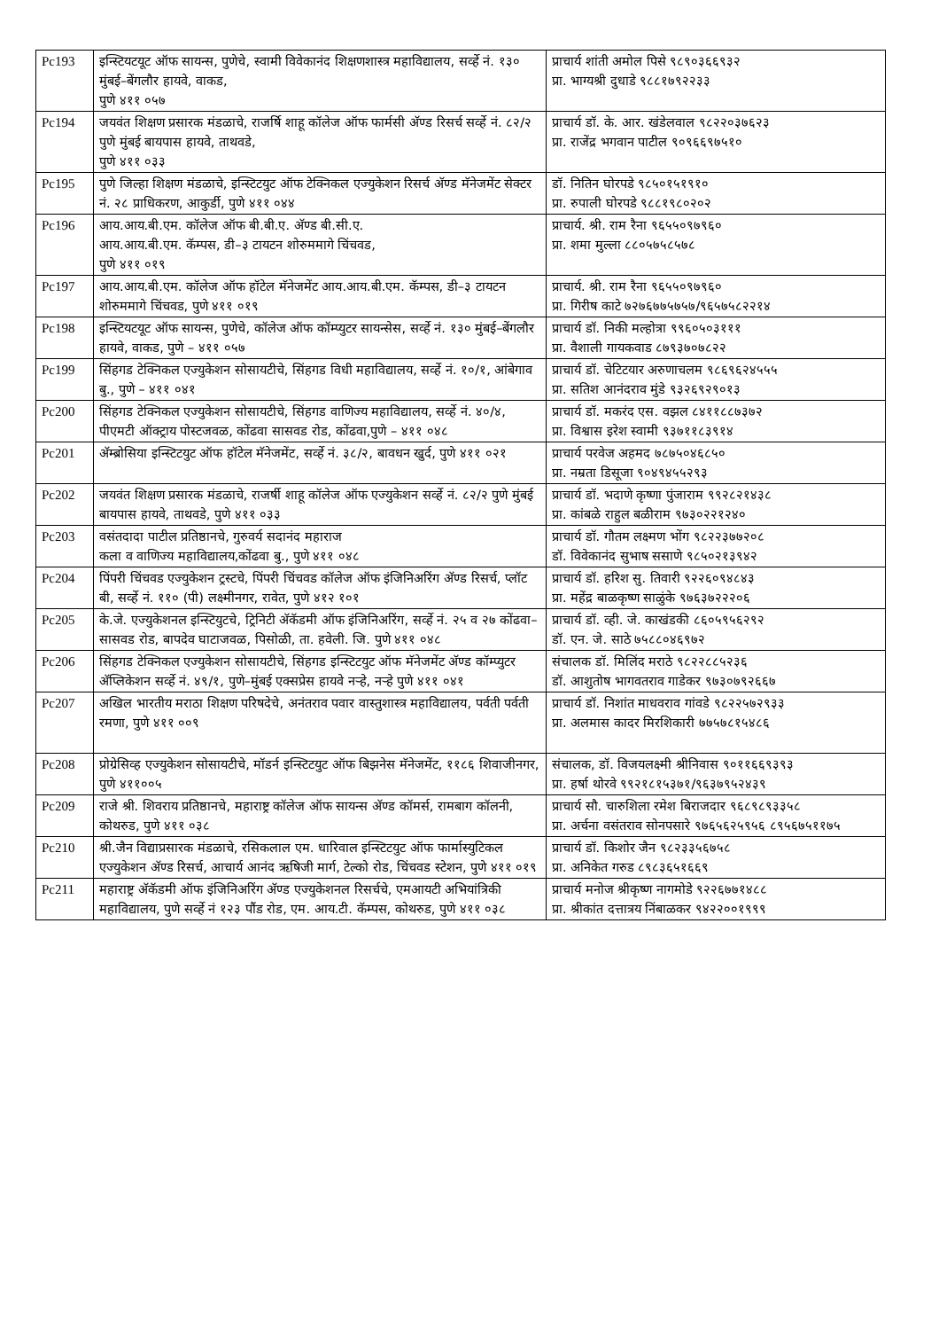| Pc193 | इन्स्टियटयूट ऑफ सायन्स, पुणेचे, स्वामी विवेकानंद शिक्षणशास्त्र महाविद्यालय, सर्व्हे नं. १३० मुंबई–बेंगलौर हायवे, वाकड, पुणे ४११ ०५७ | प्राचार्य शांती अमोल पिसे ९८९०३६६९३२ प्रा. भाग्यश्री दुधाडे ९८८१७९२२३३ |
| Pc194 | जयवंत शिक्षण प्रसारक मंडळाचे, राजर्षि शाहू कॉलेज ऑफ फार्मसी अ‍ॅण्ड रिसर्च सर्व्हे नं. ८२/२ पुणे मुंबई बायपास हायवे, ताथवडे, पुणे ४११ ०३३ | प्राचार्य डॉ. के. आर. खंडेलवाल ९८२२०३७६२३ प्रा. राजेंद्र भगवान पाटील ९०९६६९७५१० |
| Pc195 | पुणे जिल्हा शिक्षण मंडळाचे, इन्स्टिटयुट ऑफ टेक्निकल एज्युकेशन रिसर्च अ‍ॅण्ड मॅनेजमेंट सेक्टर नं. २८ प्राधिकरण, आकुर्डी, पुणे ४११ ०४४ | डॉ. नितिन घोरपडे ९८५०१५१९१० प्रा. रुपाली घोरपडे ९८८१९८०२०२ |
| Pc196 | आय.आय.बी.एम. कॉलेज ऑफ बी.बी.ए. अ‍ॅण्ड बी.सी.ए. आय.आय.बी.एम. कॅम्पस, डी–३ टायटन शोरुममागे चिंचवड, पुणे ४११ ०१९ | प्राचार्य. श्री. राम रैना ९६५५०९७९६० प्रा. शमा मुल्ला ८८०५७५८५७८ |
| Pc197 | आय.आय.बी.एम. कॉलेज ऑफ हॉटेल मॅनेजमेंट आय.आय.बी.एम. कॅम्पस, डी–३ टायटन शोरुममागे चिंचवड, पुणे ४११ ०१९ | प्राचार्य. श्री. राम रैना ९६५५०९७९६० प्रा. गिरीष काटे ७२७६७७५७५७/९६५७५८२२१४ |
| Pc198 | इन्स्टियटयूट ऑफ सायन्स, पुणेचे, कॉलेज ऑफ कॉम्प्युटर सायन्सेस, सर्व्हे नं. १३० मुंबई–बेंगलौर हायवे, वाकड, पुणे – ४११ ०५७ | प्राचार्य डॉ. निकी मल्होत्रा ९९६०५०३१११ प्रा. वैशाली गायकवाड ८७९३७०७८२२ |
| Pc199 | सिंहगड टेक्निकल एज्युकेशन सोसायटीचे, सिंहगड विधी महाविद्यालय, सर्व्हे नं. १०/१, आंबेगाव बु., पुणे – ४११ ०४१ | प्राचार्य डॉ. चेटिटयार अरुणाचलम ९८६९६२४५५५ प्रा. सतिश आनंदराव मुंडे ९३२६९२९०१३ |
| Pc200 | सिंहगड टेक्निकल एज्युकेशन सोसायटीचे, सिंहगड वाणिज्य महाविद्यालय, सर्व्हे नं. ४०/४, पीएमटी ऑक्ट्राय पोस्टजवळ, कोंढवा सासवड रोड, कोंढवा,पुणे – ४११ ०४८ | प्राचार्य डॉ. मकरंद एस. वझल ८४११८८७३७२ प्रा. विश्वास इरेश स्वामी ९३७११८३९१४ |
| Pc201 | अ‍ॅम्ब्रोसिया इन्स्टिटयुट ऑफ हॉटेल मॅनेजमेंट, सर्व्हे नं. ३८/२, बावधन खुर्द, पुणे ४११ ०२१ | प्राचार्य परवेज अहमद ७८७५०४६८५० प्रा. नम्रता डिसूजा ९०४९४५५२९३ |
| Pc202 | जयवंत शिक्षण प्रसारक मंडळाचे, राजर्षी शाहू कॉलेज ऑफ एज्युकेशन सर्व्हे नं. ८२/२ पुणे मुंबई बायपास हायवे, ताथवडे, पुणे ४११ ०३३ | प्राचार्य डॉ. भदाणे कृष्णा पुंजाराम ९९२८२१४३८ प्रा. कांबळे राहुल बळीराम ९७३०२२१२४० |
| Pc203 | वसंतदादा पाटील प्रतिष्ठानचे, गुरुवर्य सदानंद महाराज कला व वाणिज्य महाविद्यालय,कोंढवा बु., पुणे ४११ ०४८ | प्राचार्य डॉ. गौतम लक्ष्मण भोंग ९८२२३७७२०८ डॉ. विवेकानंद सुभाष ससाणे ९८५०२१३९४२ |
| Pc204 | पिंपरी चिंचवड एज्युकेशन ट्रस्टचे, पिंपरी चिंचवड कॉलेज ऑफ इंजिनिअरिंग अ‍ॅण्ड रिसर्च, प्लॉट बी, सर्व्हे नं. ११० (पी) लक्ष्मीनगर, रावेत, पुणे ४१२ १०१ | प्राचार्य डॉ. हरिश सु. तिवारी ९२२६०९४८४३ प्रा. महेंद्र बाळकृष्ण साळुंके ९७६३७२२२०६ |
| Pc205 | के.जे. एज्युकेशनल इन्स्टियुटचे, ट्रिनिटी अ‍ॅकॅडमी ऑफ इंजिनिअरिंग, सर्व्हे नं. २५ व २७ कोंढवा–सासवड रोड, बापदेव घाटाजवळ, पिसोळी, ता. हवेली. जि. पुणे ४११ ०४८ | प्राचार्य डॉ. व्ही. जे. काखंडकी ८६०५९५६२९२ डॉ. एन. जे. साठे ७५८८०४६९७२ |
| Pc206 | सिंहगड टेक्निकल एज्युकेशन सोसायटीचे, सिंहगड इन्स्टिटयुट ऑफ मॅनेजमेंट अ‍ॅण्ड कॉम्प्युटर अ‍ॅप्लिकेशन सर्व्हे नं. ४९/१, पुणे–मुंबई एक्सप्रेस हायवे नऱ्हे, नऱ्हे पुणे ४११ ०४१ | संचालक डॉ. मिलिंद मराठे ९८२२८८५२३६ डॉ. आशुतोष भागवतराव गाडेकर ९७३०७९२६६७ |
| Pc207 | अखिल भारतीय मराठा शिक्षण परिषदेचे, अनंतराव पवार वास्तुशास्त्र महाविद्यालय, पर्वती पर्वती रमणा, पुणे ४११ ००९ | प्राचार्य डॉ. निशांत माधवराव गांवडे ९८२२५७२९३३ प्रा. अलमास कादर मिरशिकारी ७७५७८१५४८६ |
| Pc208 | प्रोग्रेसिव्ह एज्युकेशन सोसायटीचे, मॉडर्न इन्स्टिटयुट ऑफ बिझनेस मॅनेजमेंट, ११८६ शिवाजीनगर, पुणे ४११००५ | संचालक, डॉ. विजयलक्ष्मी श्रीनिवास ९०११६६९३९३ प्रा. हर्षा थोरवे ९९२१८१५३७१/९६३७९५२४३९ |
| Pc209 | राजे श्री. शिवराय प्रतिष्ठानचे, महाराष्ट्र कॉलेज ऑफ सायन्स अ‍ॅण्ड कॉमर्स, रामबाग कॉलनी, कोथरुड, पुणे ४११ ०३८ | प्राचार्य सौ. चारुशिला रमेश बिराजदार ९६८९८९३३५८ प्रा. अर्चना वसंतराव सोनपसारे ९७६५६२५९५६ ८९५६७५११७५ |
| Pc210 | श्री.जैन विद्याप्रसारक मंडळाचे, रसिकलाल एम. धारिवाल इन्स्टिटयुट ऑफ फार्मास्युटिकल एज्युकेशन अ‍ॅण्ड रिसर्च, आचार्य आनंद ऋषिजी मार्ग, टेल्को रोड, चिंचवड स्टेशन, पुणे ४११ ०१९ | प्राचार्य डॉ. किशोर जैन ९८२३३५६७५८ प्रा. अनिकेत गरुड ८९८३६५१६६९ |
| Pc211 | महाराष्ट्र अ‍ॅकॅडमी ऑफ इंजिनिअरिंग अ‍ॅण्ड एज्युकेशनल रिसर्चचे, एमआयटी अभियांत्रिकी महाविद्यालय, पुणे सर्व्हे नं १२३ पौंड रोड, एम. आय.टी. कॅम्पस, कोथरुड, पुणे ४११ ०३८ | प्राचार्य मनोज श्रीकृष्ण नागमोडे ९२२६७७१४८८ प्रा. श्रीकांत दत्तात्रय निंबाळकर ९४२२००१९९९ |